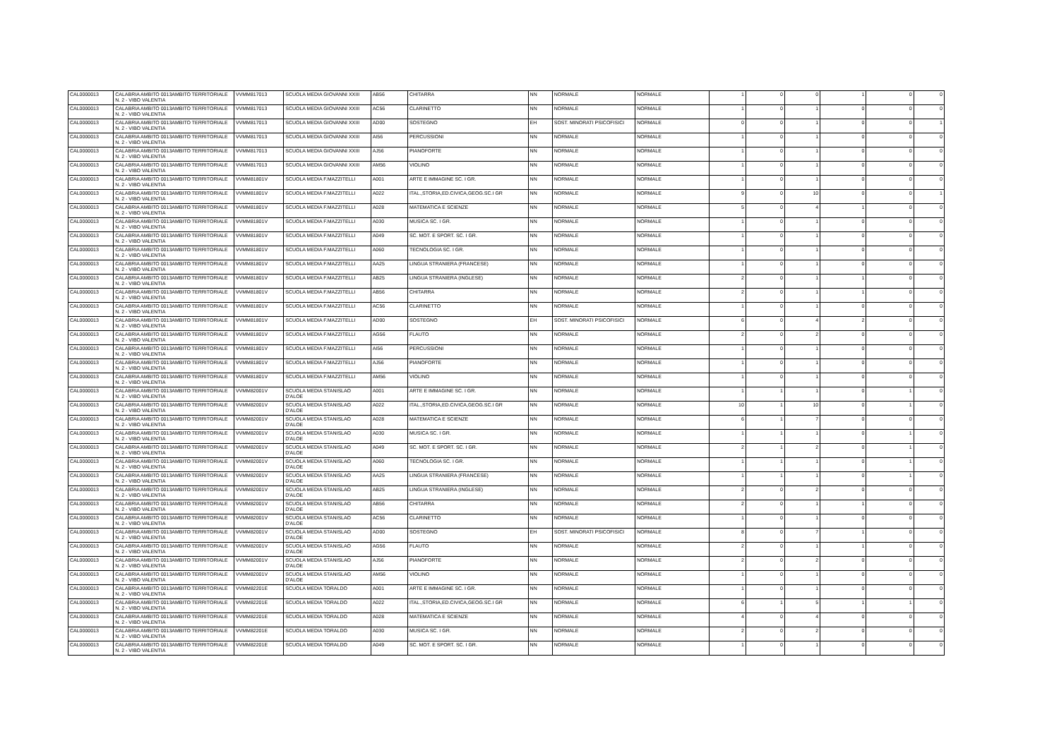| CAL0000013 | CALABRIA AMBITO 0013AMBITO TERRITORIALE N. 2 - VIBO VALENTIA | VVMM817013 | SCUOLA MEDIA GIOVANNI XXIII | AB56 | CHITARRA | NN | NORMALE | NORMALE | 1 | 0 | 0 | 1 | 0 | 0 |
| CAL0000013 | CALABRIA AMBITO 0013AMBITO TERRITORIALE N. 2 - VIBO VALENTIA | VVMM817013 | SCUOLA MEDIA GIOVANNI XXIII | AC56 | CLARINETTO | NN | NORMALE | NORMALE | 1 | 0 | 1 | 0 | 0 | 0 |
| CAL0000013 | CALABRIA AMBITO 0013AMBITO TERRITORIALE N. 2 - VIBO VALENTIA | VVMM817013 | SCUOLA MEDIA GIOVANNI XXIII | AD00 | SOSTEGNO | EH | SOST. MINORATI PSICOFISICI | NORMALE | 0 | 0 | 1 | 0 | 0 | 1 |
| CAL0000013 | CALABRIA AMBITO 0013AMBITO TERRITORIALE N. 2 - VIBO VALENTIA | VVMM817013 | SCUOLA MEDIA GIOVANNI XXIII | AI56 | PERCUSSIONI | NN | NORMALE | NORMALE | 1 | 0 | 1 | 0 | 0 | 0 |
| CAL0000013 | CALABRIA AMBITO 0013AMBITO TERRITORIALE N. 2 - VIBO VALENTIA | VVMM817013 | SCUOLA MEDIA GIOVANNI XXIII | AJ56 | PIANOFORTE | NN | NORMALE | NORMALE | 1 | 0 | 1 | 0 | 0 | 0 |
| CAL0000013 | CALABRIA AMBITO 0013AMBITO TERRITORIALE N. 2 - VIBO VALENTIA | VVMM817013 | SCUOLA MEDIA GIOVANNI XXIII | AM56 | VIOLINO | NN | NORMALE | NORMALE | 1 | 0 | 1 | 0 | 0 | 0 |
| CAL0000013 | CALABRIA AMBITO 0013AMBITO TERRITORIALE N. 2 - VIBO VALENTIA | VVMM81801V | SCUOLA MEDIA F.MAZZITELLI | A001 | ARTE E IMMAGINE SC. I GR. | NN | NORMALE | NORMALE | 1 | 0 | 1 | 0 | 0 | 0 |
| CAL0000013 | CALABRIA AMBITO 0013AMBITO TERRITORIALE N. 2 - VIBO VALENTIA | VVMM81801V | SCUOLA MEDIA F.MAZZITELLI | A022 | ITAL.,STORIA,ED.CIVICA,GEOG.SC.I GR | NN | NORMALE | NORMALE | 9 | 0 | 10 | 0 | 0 | 1 |
| CAL0000013 | CALABRIA AMBITO 0013AMBITO TERRITORIALE N. 2 - VIBO VALENTIA | VVMM81801V | SCUOLA MEDIA F.MAZZITELLI | A028 | MATEMATICA E SCIENZE | NN | NORMALE | NORMALE | 5 | 0 | 4 | 1 | 0 | 0 |
| CAL0000013 | CALABRIA AMBITO 0013AMBITO TERRITORIALE N. 2 - VIBO VALENTIA | VVMM81801V | SCUOLA MEDIA F.MAZZITELLI | A030 | MUSICA SC. I GR. | NN | NORMALE | NORMALE | 1 | 0 | 1 | 0 | 0 | 0 |
| CAL0000013 | CALABRIA AMBITO 0013AMBITO TERRITORIALE N. 2 - VIBO VALENTIA | VVMM81801V | SCUOLA MEDIA F.MAZZITELLI | A049 | SC. MOT. E SPORT. SC. I GR. | NN | NORMALE | NORMALE | 1 | 0 | 1 | 0 | 0 | 0 |
| CAL0000013 | CALABRIA AMBITO 0013AMBITO TERRITORIALE N. 2 - VIBO VALENTIA | VVMM81801V | SCUOLA MEDIA F.MAZZITELLI | A060 | TECNOLOGIA SC. I GR. | NN | NORMALE | NORMALE | 1 | 0 | 1 | 0 | 0 | 0 |
| CAL0000013 | CALABRIA AMBITO 0013AMBITO TERRITORIALE N. 2 - VIBO VALENTIA | VVMM81801V | SCUOLA MEDIA F.MAZZITELLI | AA25 | LINGUA STRANIERA (FRANCESE) | NN | NORMALE | NORMALE | 1 | 0 | 1 | 0 | 0 | 0 |
| CAL0000013 | CALABRIA AMBITO 0013AMBITO TERRITORIALE N. 2 - VIBO VALENTIA | VVMM81801V | SCUOLA MEDIA F.MAZZITELLI | AB25 | LINGUA STRANIERA (INGLESE) | NN | NORMALE | NORMALE | 2 | 0 | 1 | 1 | 0 | 0 |
| CAL0000013 | CALABRIA AMBITO 0013AMBITO TERRITORIALE N. 2 - VIBO VALENTIA | VVMM81801V | SCUOLA MEDIA F.MAZZITELLI | AB56 | CHITARRA | NN | NORMALE | NORMALE | 2 | 0 | 1 | 1 | 0 | 0 |
| CAL0000013 | CALABRIA AMBITO 0013AMBITO TERRITORIALE N. 2 - VIBO VALENTIA | VVMM81801V | SCUOLA MEDIA F.MAZZITELLI | AC56 | CLARINETTO | NN | NORMALE | NORMALE | 1 | 0 | 1 | 0 | 0 | 0 |
| CAL0000013 | CALABRIA AMBITO 0013AMBITO TERRITORIALE N. 2 - VIBO VALENTIA | VVMM81801V | SCUOLA MEDIA F.MAZZITELLI | AD00 | SOSTEGNO | EH | SOST. MINORATI PSICOFISICI | NORMALE | 6 | 0 | 4 | 2 | 0 | 0 |
| CAL0000013 | CALABRIA AMBITO 0013AMBITO TERRITORIALE N. 2 - VIBO VALENTIA | VVMM81801V | SCUOLA MEDIA F.MAZZITELLI | AG56 | FLAUTO | NN | NORMALE | NORMALE | 2 | 0 | 2 | 0 | 0 | 0 |
| CAL0000013 | CALABRIA AMBITO 0013AMBITO TERRITORIALE N. 2 - VIBO VALENTIA | VVMM81801V | SCUOLA MEDIA F.MAZZITELLI | AI56 | PERCUSSIONI | NN | NORMALE | NORMALE | 1 | 0 | 1 | 0 | 0 | 0 |
| CAL0000013 | CALABRIA AMBITO 0013AMBITO TERRITORIALE N. 2 - VIBO VALENTIA | VVMM81801V | SCUOLA MEDIA F.MAZZITELLI | AJ56 | PIANOFORTE | NN | NORMALE | NORMALE | 1 | 0 | 1 | 0 | 0 | 0 |
| CAL0000013 | CALABRIA AMBITO 0013AMBITO TERRITORIALE N. 2 - VIBO VALENTIA | VVMM81801V | SCUOLA MEDIA F.MAZZITELLI | AM56 | VIOLINO | NN | NORMALE | NORMALE | 1 | 0 | 1 | 0 | 0 | 0 |
| CAL0000013 | CALABRIA AMBITO 0013AMBITO TERRITORIALE N. 2 - VIBO VALENTIA | VVMM82001V | SCUOLA MEDIA STANISLAO D'ALOE | A001 | ARTE E IMMAGINE SC. I GR. | NN | NORMALE | NORMALE | 1 | 1 | 1 | 0 | 1 | 0 |
| CAL0000013 | CALABRIA AMBITO 0013AMBITO TERRITORIALE N. 2 - VIBO VALENTIA | VVMM82001V | SCUOLA MEDIA STANISLAO D'ALOE | A022 | ITAL.,STORIA,ED.CIVICA,GEOG.SC.I GR | NN | NORMALE | NORMALE | 10 | 1 | 10 | 0 | 1 | 0 |
| CAL0000013 | CALABRIA AMBITO 0013AMBITO TERRITORIALE N. 2 - VIBO VALENTIA | VVMM82001V | SCUOLA MEDIA STANISLAO D'ALOE | A028 | MATEMATICA E SCIENZE | NN | NORMALE | NORMALE | 6 | 1 | 7 | 0 | 0 | 0 |
| CAL0000013 | CALABRIA AMBITO 0013AMBITO TERRITORIALE N. 2 - VIBO VALENTIA | VVMM82001V | SCUOLA MEDIA STANISLAO D'ALOE | A030 | MUSICA SC. I GR. | NN | NORMALE | NORMALE | 1 | 1 | 1 | 0 | 1 | 0 |
| CAL0000013 | CALABRIA AMBITO 0013AMBITO TERRITORIALE N. 2 - VIBO VALENTIA | VVMM82001V | SCUOLA MEDIA STANISLAO D'ALOE | A049 | SC. MOT. E SPORT. SC. I GR. | NN | NORMALE | NORMALE | 2 | 1 | 2 | 0 | 1 | 0 |
| CAL0000013 | CALABRIA AMBITO 0013AMBITO TERRITORIALE N. 2 - VIBO VALENTIA | VVMM82001V | SCUOLA MEDIA STANISLAO D'ALOE | A060 | TECNOLOGIA SC. I GR. | NN | NORMALE | NORMALE | 1 | 1 | 1 | 0 | 1 | 0 |
| CAL0000013 | CALABRIA AMBITO 0013AMBITO TERRITORIALE N. 2 - VIBO VALENTIA | VVMM82001V | SCUOLA MEDIA STANISLAO D'ALOE | AA25 | LINGUA STRANIERA (FRANCESE) | NN | NORMALE | NORMALE | 1 | 1 | 1 | 0 | 1 | 0 |
| CAL0000013 | CALABRIA AMBITO 0013AMBITO TERRITORIALE N. 2 - VIBO VALENTIA | VVMM82001V | SCUOLA MEDIA STANISLAO D'ALOE | AB25 | LINGUA STRANIERA (INGLESE) | NN | NORMALE | NORMALE | 2 | 0 | 2 | 0 | 0 | 0 |
| CAL0000013 | CALABRIA AMBITO 0013AMBITO TERRITORIALE N. 2 - VIBO VALENTIA | VVMM82001V | SCUOLA MEDIA STANISLAO D'ALOE | AB56 | CHITARRA | NN | NORMALE | NORMALE | 2 | 0 | 1 | 1 | 0 | 0 |
| CAL0000013 | CALABRIA AMBITO 0013AMBITO TERRITORIALE N. 2 - VIBO VALENTIA | VVMM82001V | SCUOLA MEDIA STANISLAO D'ALOE | AC56 | CLARINETTO | NN | NORMALE | NORMALE | 1 | 0 | 1 | 0 | 0 | 0 |
| CAL0000013 | CALABRIA AMBITO 0013AMBITO TERRITORIALE N. 2 - VIBO VALENTIA | VVMM82001V | SCUOLA MEDIA STANISLAO D'ALOE | AD00 | SOSTEGNO | EH | SOST. MINORATI PSICOFISICI | NORMALE | 8 | 0 | 7 | 1 | 0 | 0 |
| CAL0000013 | CALABRIA AMBITO 0013AMBITO TERRITORIALE N. 2 - VIBO VALENTIA | VVMM82001V | SCUOLA MEDIA STANISLAO D'ALOE | AG56 | FLAUTO | NN | NORMALE | NORMALE | 2 | 0 | 1 | 1 | 0 | 0 |
| CAL0000013 | CALABRIA AMBITO 0013AMBITO TERRITORIALE N. 2 - VIBO VALENTIA | VVMM82001V | SCUOLA MEDIA STANISLAO D'ALOE | AJ56 | PIANOFORTE | NN | NORMALE | NORMALE | 2 | 0 | 2 | 0 | 0 | 0 |
| CAL0000013 | CALABRIA AMBITO 0013AMBITO TERRITORIALE N. 2 - VIBO VALENTIA | VVMM82001V | SCUOLA MEDIA STANISLAO D'ALOE | AM56 | VIOLINO | NN | NORMALE | NORMALE | 1 | 0 | 1 | 0 | 0 | 0 |
| CAL0000013 | CALABRIA AMBITO 0013AMBITO TERRITORIALE N. 2 - VIBO VALENTIA | VVMM82201E | SCUOLA MEDIA TORALDO | A001 | ARTE E IMMAGINE SC. I GR. | NN | NORMALE | NORMALE | 1 | 0 | 1 | 0 | 0 | 0 |
| CAL0000013 | CALABRIA AMBITO 0013AMBITO TERRITORIALE N. 2 - VIBO VALENTIA | VVMM82201E | SCUOLA MEDIA TORALDO | A022 | ITAL.,STORIA,ED.CIVICA,GEOG.SC.I GR | NN | NORMALE | NORMALE | 6 | 1 | 5 | 1 | 1 | 0 |
| CAL0000013 | CALABRIA AMBITO 0013AMBITO TERRITORIALE N. 2 - VIBO VALENTIA | VVMM82201E | SCUOLA MEDIA TORALDO | A028 | MATEMATICA E SCIENZE | NN | NORMALE | NORMALE | 4 | 0 | 4 | 0 | 0 | 0 |
| CAL0000013 | CALABRIA AMBITO 0013AMBITO TERRITORIALE N. 2 - VIBO VALENTIA | VVMM82201E | SCUOLA MEDIA TORALDO | A030 | MUSICA SC. I GR. | NN | NORMALE | NORMALE | 2 | 0 | 2 | 0 | 0 | 0 |
| CAL0000013 | CALABRIA AMBITO 0013AMBITO TERRITORIALE N. 2 - VIBO VALENTIA | VVMM82201E | SCUOLA MEDIA TORALDO | A049 | SC. MOT. E SPORT. SC. I GR. | NN | NORMALE | NORMALE | 1 | 0 | 1 | 0 | 0 | 0 |